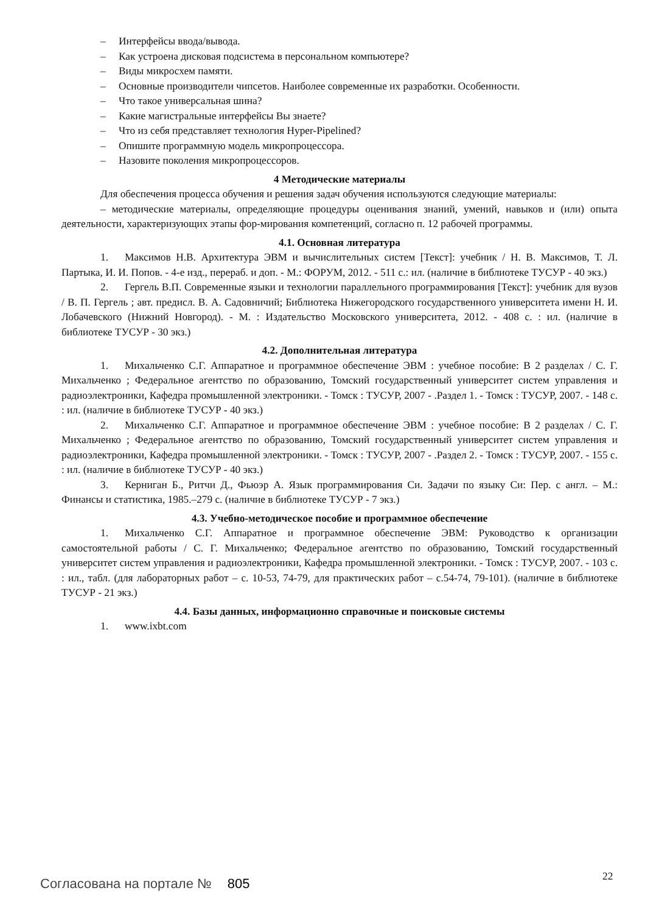– Интерфейсы ввода/вывода.
– Как устроена дисковая подсистема в персональном компьютере?
– Виды микросхем памяти.
– Основные производители чипсетов. Наиболее современные их разработки. Особенности.
– Что такое универсальная шина?
– Какие магистральные интерфейсы Вы знаете?
– Что из себя представляет технология Hyper-Pipelined?
– Опишите программную модель микропроцессора.
– Назовите поколения микропроцессоров.
4 Методические материалы
Для обеспечения процесса обучения и решения задач обучения используются следующие материалы:
– методические материалы, определяющие процедуры оценивания знаний, умений, навыков и (или) опыта деятельности, характеризующих этапы фор-мирования компетенций, согласно п. 12 рабочей программы.
4.1. Основная литература
1. Максимов Н.В. Архитектура ЭВМ и вычислительных систем [Текст]: учебник / Н. В. Максимов, Т. Л. Партыка, И. И. Попов. - 4-е изд., перераб. и доп. - М.: ФОРУМ, 2012. - 511 с.: ил. (наличие в библиотеке ТУСУР - 40 экз.)
2. Гергель В.П. Современные языки и технологии параллельного программирования [Текст]: учебник для вузов / В. П. Гергель ; авт. предисл. В. А. Садовничий; Библиотека Нижегородского государственного университета имени Н. И. Лобачевского (Нижний Новгород). - М. : Издательство Московского университета, 2012. - 408 с. : ил. (наличие в библиотеке ТУСУР - 30 экз.)
4.2. Дополнительная литература
1. Михальченко С.Г. Аппаратное и программное обеспечение ЭВМ : учебное пособие: В 2 разделах / С. Г. Михальченко ; Федеральное агентство по образованию, Томский государственный университет систем управления и радиоэлектроники, Кафедра промышленной электроники. - Томск : ТУСУР, 2007 - .Раздел 1. - Томск : ТУСУР, 2007. - 148 с. : ил. (наличие в библиотеке ТУСУР - 40 экз.)
2. Михальченко С.Г. Аппаратное и программное обеспечение ЭВМ : учебное пособие: В 2 разделах / С. Г. Михальченко ; Федеральное агентство по образованию, Томский государственный университет систем управления и радиоэлектроники, Кафедра промышленной электроники. - Томск : ТУСУР, 2007 - .Раздел 2. - Томск : ТУСУР, 2007. - 155 с. : ил. (наличие в библиотеке ТУСУР - 40 экз.)
3. Керниган Б., Ритчи Д., Фьюэр А. Язык программирования Си. Задачи по языку Си: Пер. с англ. – М.: Финансы и статистика, 1985.–279 с. (наличие в библиотеке ТУСУР - 7 экз.)
4.3. Учебно-методическое пособие и программное обеспечение
1. Михальченко С.Г. Аппаратное и программное обеспечение ЭВМ: Руководство к организации самостоятельной работы / С. Г. Михальченко; Федеральное агентство по образованию, Томский государственный университет систем управления и радиоэлектроники, Кафедра промышленной электроники. - Томск : ТУСУР, 2007. - 103 с. : ил., табл. (для лабораторных работ – с. 10-53, 74-79, для практических работ – с.54-74, 79-101). (наличие в библиотеке ТУСУР - 21 экз.)
4.4. Базы данных, информационно справочные и поисковые системы
1. www.ixbt.com
Согласована на портале № 805
22